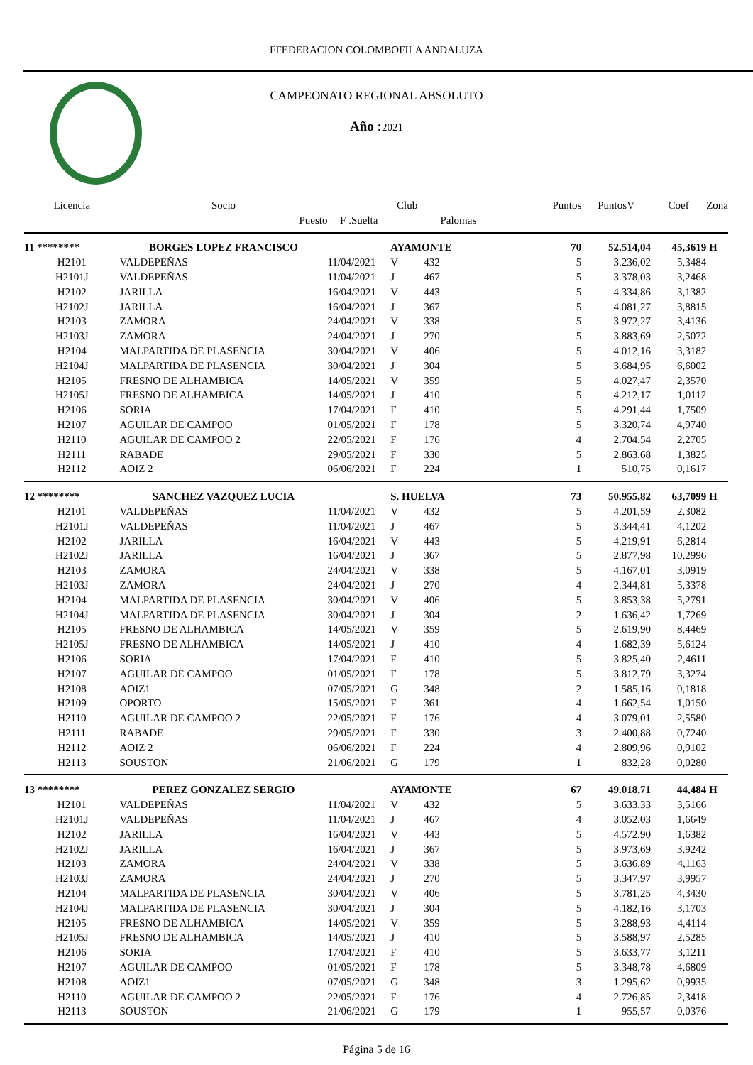FFEDERACION COLOMBOFILA ANDALUZA
CAMPEONATO REGIONAL ABSOLUTO
Año : 2021
| Licencia | Socio | | Club | | Puntos | PuntosV | Coef | Zona |
| --- | --- | --- | --- | --- | --- | --- | --- | --- |
| | Puesto | F .Suelta | | Palomas | | | | |
| 11 ******** | BORGES LOPEZ FRANCISCO | | AYAMONTE | | 70 | 52.514,04 | 45,3619 | H |
| H2101 | VALDEPEÑAS | 11/04/2021 | V | 432 | 5 | 3.236,02 | 5,3484 | |
| H2101J | VALDEPEÑAS | 11/04/2021 | J | 467 | 5 | 3.378,03 | 3,2468 | |
| H2102 | JARILLA | 16/04/2021 | V | 443 | 5 | 4.334,86 | 3,1382 | |
| H2102J | JARILLA | 16/04/2021 | J | 367 | 5 | 4.081,27 | 3,8815 | |
| H2103 | ZAMORA | 24/04/2021 | V | 338 | 5 | 3.972,27 | 3,4136 | |
| H2103J | ZAMORA | 24/04/2021 | J | 270 | 5 | 3.883,69 | 2,5072 | |
| H2104 | MALPARTIDA DE PLASENCIA | 30/04/2021 | V | 406 | 5 | 4.012,16 | 3,3182 | |
| H2104J | MALPARTIDA DE PLASENCIA | 30/04/2021 | J | 304 | 5 | 3.684,95 | 6,6002 | |
| H2105 | FRESNO DE ALHAMBICA | 14/05/2021 | V | 359 | 5 | 4.027,47 | 2,3570 | |
| H2105J | FRESNO DE ALHAMBICA | 14/05/2021 | J | 410 | 5 | 4.212,17 | 1,0112 | |
| H2106 | SORIA | 17/04/2021 | F | 410 | 5 | 4.291,44 | 1,7509 | |
| H2107 | AGUILAR DE CAMPOO | 01/05/2021 | F | 178 | 5 | 3.320,74 | 4,9740 | |
| H2110 | AGUILAR DE CAMPOO 2 | 22/05/2021 | F | 176 | 4 | 2.704,54 | 2,2705 | |
| H2111 | RABADE | 29/05/2021 | F | 330 | 5 | 2.863,68 | 1,3825 | |
| H2112 | AOIZ 2 | 06/06/2021 | F | 224 | 1 | 510,75 | 0,1617 | |
| 12 ******** | SANCHEZ VAZQUEZ LUCIA | | S. HUELVA | | 73 | 50.955,82 | 63,7099 | H |
| H2101 | VALDEPEÑAS | 11/04/2021 | V | 432 | 5 | 4.201,59 | 2,3082 | |
| H2101J | VALDEPEÑAS | 11/04/2021 | J | 467 | 5 | 3.344,41 | 4,1202 | |
| H2102 | JARILLA | 16/04/2021 | V | 443 | 5 | 4.219,91 | 6,2814 | |
| H2102J | JARILLA | 16/04/2021 | J | 367 | 5 | 2.877,98 | 10,2996 | |
| H2103 | ZAMORA | 24/04/2021 | V | 338 | 5 | 4.167,01 | 3,0919 | |
| H2103J | ZAMORA | 24/04/2021 | J | 270 | 4 | 2.344,81 | 5,3378 | |
| H2104 | MALPARTIDA DE PLASENCIA | 30/04/2021 | V | 406 | 5 | 3.853,38 | 5,2791 | |
| H2104J | MALPARTIDA DE PLASENCIA | 30/04/2021 | J | 304 | 2 | 1.636,42 | 1,7269 | |
| H2105 | FRESNO DE ALHAMBICA | 14/05/2021 | V | 359 | 5 | 2.619,90 | 8,4469 | |
| H2105J | FRESNO DE ALHAMBICA | 14/05/2021 | J | 410 | 4 | 1.682,39 | 5,6124 | |
| H2106 | SORIA | 17/04/2021 | F | 410 | 5 | 3.825,40 | 2,4611 | |
| H2107 | AGUILAR DE CAMPOO | 01/05/2021 | F | 178 | 5 | 3.812,79 | 3,3274 | |
| H2108 | AOIZ1 | 07/05/2021 | G | 348 | 2 | 1.585,16 | 0,1818 | |
| H2109 | OPORTO | 15/05/2021 | F | 361 | 4 | 1.662,54 | 1,0150 | |
| H2110 | AGUILAR DE CAMPOO 2 | 22/05/2021 | F | 176 | 4 | 3.079,01 | 2,5580 | |
| H2111 | RABADE | 29/05/2021 | F | 330 | 3 | 2.400,88 | 0,7240 | |
| H2112 | AOIZ 2 | 06/06/2021 | F | 224 | 4 | 2.809,96 | 0,9102 | |
| H2113 | SOUSTON | 21/06/2021 | G | 179 | 1 | 832,28 | 0,0280 | |
| 13 ******** | PEREZ GONZALEZ SERGIO | | AYAMONTE | | 67 | 49.018,71 | 44,484 | H |
| H2101 | VALDEPEÑAS | 11/04/2021 | V | 432 | 5 | 3.633,33 | 3,5166 | |
| H2101J | VALDEPEÑAS | 11/04/2021 | J | 467 | 4 | 3.052,03 | 1,6649 | |
| H2102 | JARILLA | 16/04/2021 | V | 443 | 5 | 4.572,90 | 1,6382 | |
| H2102J | JARILLA | 16/04/2021 | J | 367 | 5 | 3.973,69 | 3,9242 | |
| H2103 | ZAMORA | 24/04/2021 | V | 338 | 5 | 3.636,89 | 4,1163 | |
| H2103J | ZAMORA | 24/04/2021 | J | 270 | 5 | 3.347,97 | 3,9957 | |
| H2104 | MALPARTIDA DE PLASENCIA | 30/04/2021 | V | 406 | 5 | 3.781,25 | 4,3430 | |
| H2104J | MALPARTIDA DE PLASENCIA | 30/04/2021 | J | 304 | 5 | 4.182,16 | 3,1703 | |
| H2105 | FRESNO DE ALHAMBICA | 14/05/2021 | V | 359 | 5 | 3.288,93 | 4,4114 | |
| H2105J | FRESNO DE ALHAMBICA | 14/05/2021 | J | 410 | 5 | 3.588,97 | 2,5285 | |
| H2106 | SORIA | 17/04/2021 | F | 410 | 5 | 3.633,77 | 3,1211 | |
| H2107 | AGUILAR DE CAMPOO | 01/05/2021 | F | 178 | 5 | 3.348,78 | 4,6809 | |
| H2108 | AOIZ1 | 07/05/2021 | G | 348 | 3 | 1.295,62 | 0,9935 | |
| H2110 | AGUILAR DE CAMPOO 2 | 22/05/2021 | F | 176 | 4 | 2.726,85 | 2,3418 | |
| H2113 | SOUSTON | 21/06/2021 | G | 179 | 1 | 955,57 | 0,0376 | |
Página 5 de 16